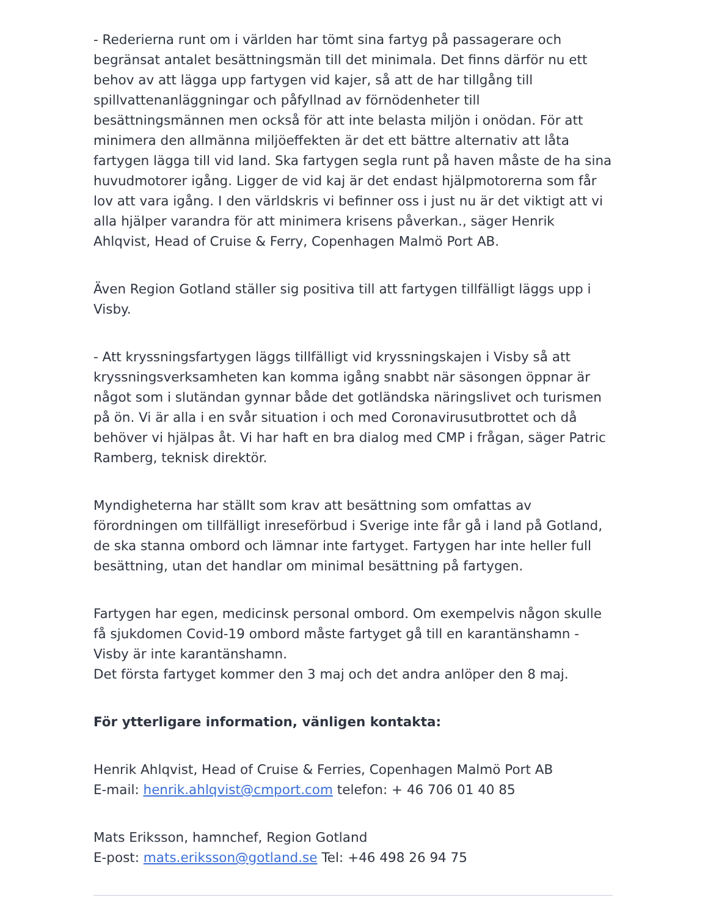- Rederierna runt om i världen har tömt sina fartyg på passagerare och begränsat antalet besättningsmän till det minimala. Det finns därför nu ett behov av att lägga upp fartygen vid kajer, så att de har tillgång till spillvattenanläggningar och påfyllnad av förnödenheter till besättningsmännen men också för att inte belasta miljön i onödan. För att minimera den allmänna miljöeffekten är det ett bättre alternativ att låta fartygen lägga till vid land. Ska fartygen segla runt på haven måste de ha sina huvudmotorer igång. Ligger de vid kaj är det endast hjälpmotorerna som får lov att vara igång. I den världskris vi befinner oss i just nu är det viktigt att vi alla hjälper varandra för att minimera krisens påverkan., säger Henrik Ahlqvist, Head of Cruise & Ferry, Copenhagen Malmö Port AB.
Även Region Gotland ställer sig positiva till att fartygen tillfälligt läggs upp i Visby.
- Att kryssningsfartygen läggs tillfälligt vid kryssningskajen i Visby så att kryssningsverksamheten kan komma igång snabbt när säsongen öppnar är något som i slutändan gynnar både det gotländska näringslivet och turismen på ön. Vi är alla i en svår situation i och med Coronavirusutbrottet och då behöver vi hjälpas åt. Vi har haft en bra dialog med CMP i frågan, säger Patric Ramberg, teknisk direktör.
Myndigheterna har ställt som krav att besättning som omfattas av förordningen om tillfälligt inreseförbud i Sverige inte får gå i land på Gotland, de ska stanna ombord och lämnar inte fartyget. Fartygen har inte heller full besättning, utan det handlar om minimal besättning på fartygen.
Fartygen har egen, medicinsk personal ombord. Om exempelvis någon skulle få sjukdomen Covid-19 ombord måste fartyget gå till en karantänshamn - Visby är inte karantänshamn.
Det första fartyget kommer den 3 maj och det andra anlöper den 8 maj.
För ytterligare information, vänligen kontakta:
Henrik Ahlqvist, Head of Cruise & Ferries, Copenhagen Malmö Port AB
E-mail: henrik.ahlqvist@cmport.com telefon: + 46 706 01 40 85
Mats Eriksson, hamnchef, Region Gotland
E-post: mats.eriksson@gotland.se Tel: +46 498 26 94 75